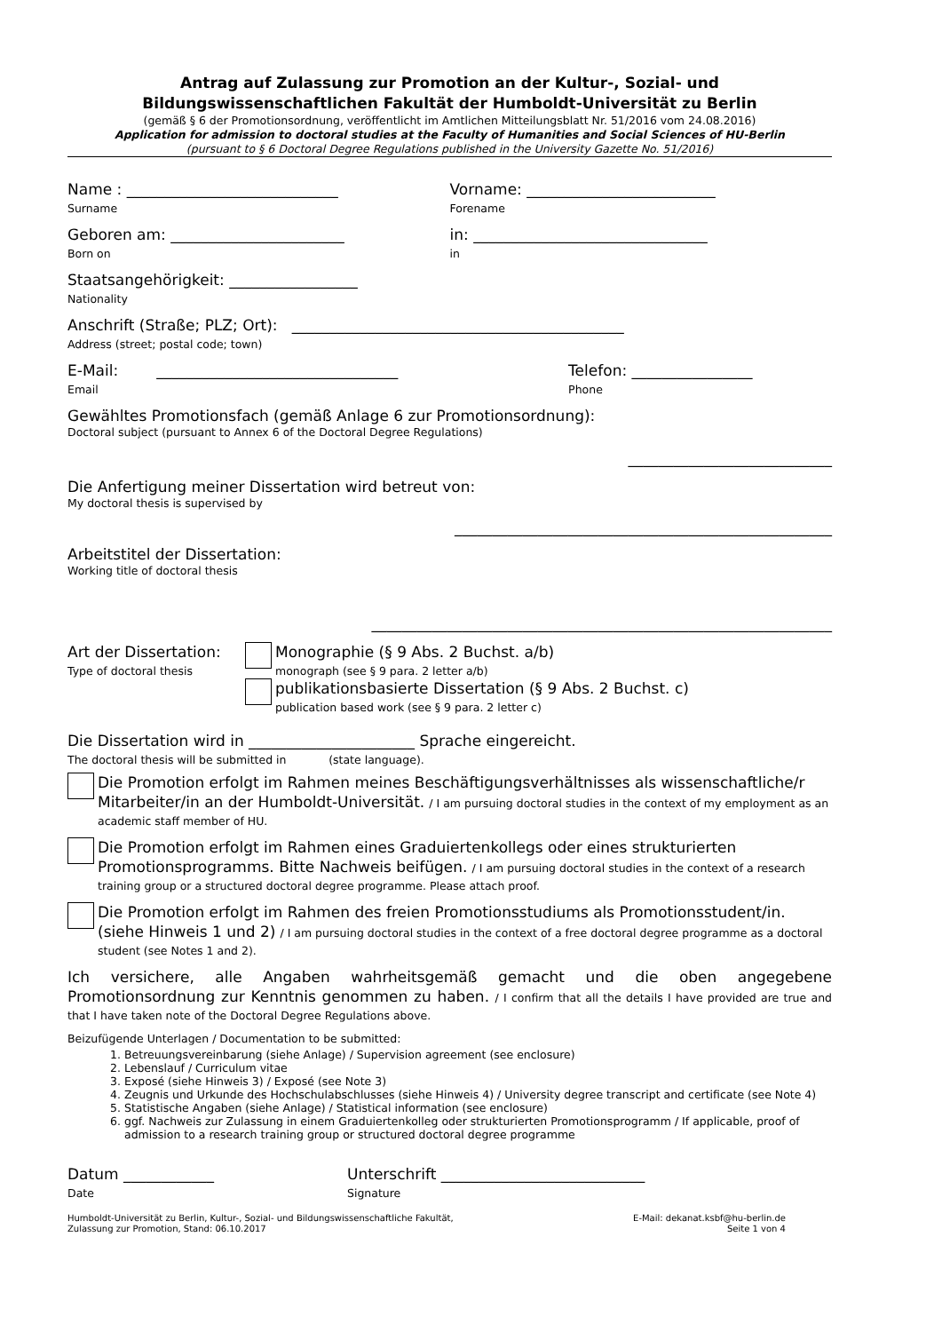Antrag auf Zulassung zur Promotion an der Kultur-, Sozial- und
Bildungswissenschaftlichen Fakultät der Humboldt-Universität zu Berlin
(gemäß § 6 der Promotionsordnung, veröffentlicht im Amtlichen Mitteilungsblatt Nr. 51/2016 vom 24.08.2016)
Application for admission to doctoral studies at the Faculty of Humanities and Social Sciences of HU-Berlin
(pursuant to § 6 Doctoral Degree Regulations published in the University Gazette No. 51/2016)
Name : ____________________________
Surname
Vorname: _________________________
Forename
Geboren am: _______________________
Born on
in: _______________________________
in
Staatsangehörigkeit: _________________
Nationality
Anschrift (Straße; PLZ; Ort): ____________________________________________
Address (street; postal code; town)
E-Mail: ________________________________
Email
Telefon: ________________
Phone
Gewähltes Promotionsfach (gemäß Anlage 6 zur Promotionsordnung):
Doctoral subject (pursuant to Annex 6 of the Doctoral Degree Regulations)
___________________________
Die Anfertigung meiner Dissertation wird betreut von:
My doctoral thesis is supervised by
__________________________________________________
Arbeitstitel der Dissertation:
Working title of doctoral thesis
_____________________________________________________________
Art der Dissertation:
Type of doctoral thesis
Monographie (§ 9 Abs. 2 Buchst. a/b)
monograph (see § 9 para. 2 letter a/b)
publikationsbasierte Dissertation (§ 9 Abs. 2 Buchst. c)
publication based work (see § 9 para. 2 letter c)
Die Dissertation wird in ______________________ Sprache eingereicht.
The doctoral thesis will be submitted in (state language).
Die Promotion erfolgt im Rahmen meines Beschäftigungsverhältnisses als wissenschaftliche/r Mitarbeiter/in an der Humboldt-Universität. / I am pursuing doctoral studies in the context of my employment as an academic staff member of HU.
Die Promotion erfolgt im Rahmen eines Graduiertenkollegs oder eines strukturierten Promotionsprogramms. Bitte Nachweis beifügen. / I am pursuing doctoral studies in the context of a research training group or a structured doctoral degree programme. Please attach proof.
Die Promotion erfolgt im Rahmen des freien Promotionsstudiums als Promotionsstudent/in. (siehe Hinweis 1 und 2) / I am pursuing doctoral studies in the context of a free doctoral degree programme as a doctoral student (see Notes 1 and 2).
Ich versichere, alle Angaben wahrheitsgemäß gemacht und die oben angegebene Promotionsordnung zur Kenntnis genommen zu haben. / I confirm that all the details I have provided are true and that I have taken note of the Doctoral Degree Regulations above.
Beizufügende Unterlagen / Documentation to be submitted:
1. Betreuungsvereinbarung (siehe Anlage) / Supervision agreement (see enclosure)
2. Lebenslauf / Curriculum vitae
3. Exposé (siehe Hinweis 3) / Exposé (see Note 3)
4. Zeugnis und Urkunde des Hochschulabschlusses (siehe Hinweis 4) / University degree transcript and certificate (see Note 4)
5. Statistische Angaben (siehe Anlage) / Statistical information (see enclosure)
6. ggf. Nachweis zur Zulassung in einem Graduiertenkolleg oder strukturierten Promotionsprogramm / If applicable, proof of admission to a research training group or structured doctoral degree programme
Datum ____________
Date
Unterschrift ___________________________
Signature
Humboldt-Universität zu Berlin, Kultur-, Sozial- und Bildungswissenschaftliche Fakultät,
Zulassung zur Promotion, Stand: 06.10.2017
E-Mail: dekanat.ksbf@hu-berlin.de
Seite 1 von 4